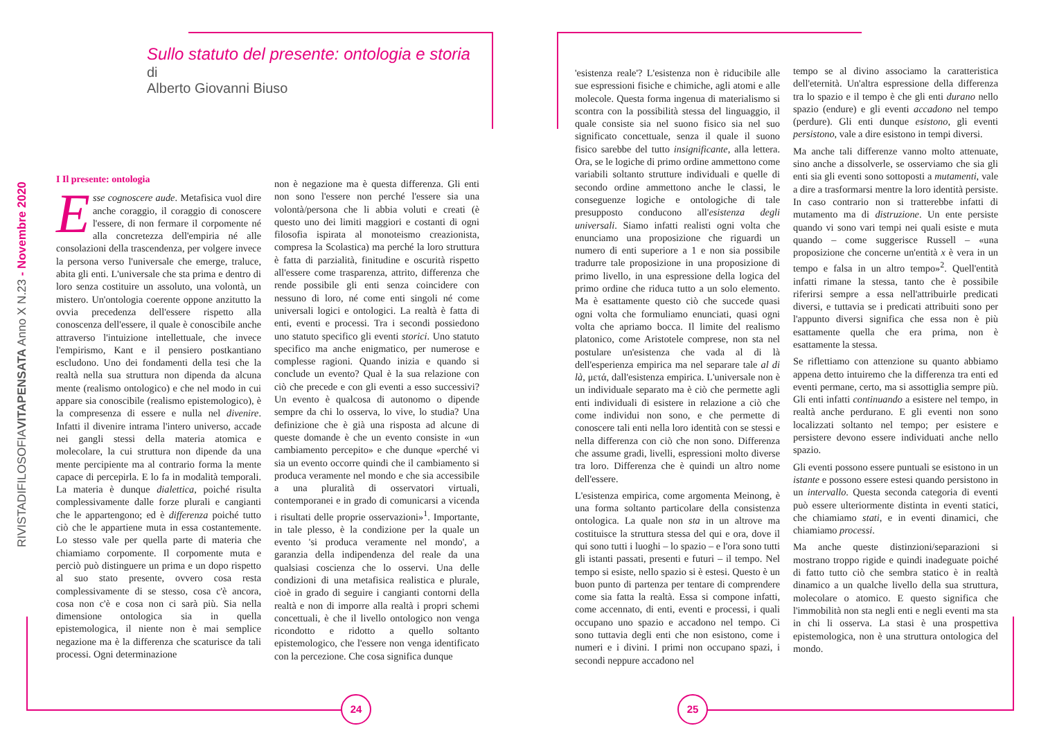RIVISTADIFILOSOFIAVITAPENSATA Anno X N.23 - Novembre 2020
Sullo statuto del presente: ontologia e storia
di
Alberto Giovanni Biuso
I Il presente: ontologia
Esse cognoscere aude. Metafisica vuol dire anche coraggio, il coraggio di conoscere l'essere, di non fermare il corpomente né alla concretezza dell'empiria né alle consolazioni della trascendenza, per volgere invece la persona verso l'universale che emerge, traluce, abita gli enti. L'universale che sta prima e dentro di loro senza costituire un assoluto, una volontà, un mistero. Un'ontologia coerente oppone anzitutto la ovvia precedenza dell'essere rispetto alla conoscenza dell'essere, il quale è conoscibile anche attraverso l'intuizione intellettuale, che invece l'empirismo, Kant e il pensiero postkantiano escludono. Uno dei fondamenti della tesi che la realtà nella sua struttura non dipenda da alcuna mente (realismo ontologico) e che nel modo in cui appare sia conoscibile (realismo epistemologico), è la compresenza di essere e nulla nel divenire. Infatti il divenire intrama l'intero universo, accade nei gangli stessi della materia atomica e molecolare, la cui struttura non dipende da una mente percipiente ma al contrario forma la mente capace di percepirla. E lo fa in modalità temporali. La materia è dunque dialettica, poiché risulta complessivamente dalle forze plurali e cangianti che le appartengono; ed è differenza poiché tutto ciò che le appartiene muta in essa costantemente. Lo stesso vale per quella parte di materia che chiamiamo corpomente. Il corpomente muta e perciò può distinguere un prima e un dopo rispetto al suo stato presente, ovvero cosa resta complessivamente di se stesso, cosa c'è ancora, cosa non c'è e cosa non ci sarà più. Sia nella dimensione ontologica sia in quella epistemologica, il niente non è mai semplice negazione ma è la differenza che scaturisce da tali processi. Ogni determinazione
non è negazione ma è questa differenza. Gli enti non sono l'essere non perché l'essere sia una volontà/persona che li abbia voluti e creati (è questo uno dei limiti maggiori e costanti di ogni filosofia ispirata al monoteismo creazionista, compresa la Scolastica) ma perché la loro struttura è fatta di parzialità, finitudine e oscurità rispetto all'essere come trasparenza, attrito, differenza che rende possibile gli enti senza coincidere con nessuno di loro, né come enti singoli né come universali logici e ontologici. La realtà è fatta di enti, eventi e processi. Tra i secondi possiedono uno statuto specifico gli eventi storici. Uno statuto specifico ma anche enigmatico, per numerose e complesse ragioni. Quando inizia e quando si conclude un evento? Qual è la sua relazione con ciò che precede e con gli eventi a esso successivi? Un evento è qualcosa di autonomo o dipende sempre da chi lo osserva, lo vive, lo studia? Una definizione che è già una risposta ad alcune di queste domande è che un evento consiste in «un cambiamento percepito» e che dunque «perché vi sia un evento occorre quindi che il cambiamento si produca veramente nel mondo e che sia accessibile a una pluralità di osservatori virtuali, contemporanei e in grado di comunicarsi a vicenda i risultati delle proprie osservazioni»<sup>1</sup>. Importante, in tale plesso, è la condizione per la quale un evento 'si produca veramente nel mondo', a garanzia della indipendenza del reale da una qualsiasi coscienza che lo osservi. Una delle condizioni di una metafisica realistica e plurale, cioè in grado di seguire i cangianti contorni della realtà e non di imporre alla realtà i propri schemi concettuali, è che il livello ontologico non venga ricondotto e ridotto a quello soltanto epistemologico, che l'essere non venga identificato con la percezione. Che cosa significa dunque
'esistenza reale'? L'esistenza non è riducibile alle sue espressioni fisiche e chimiche, agli atomi e alle molecole. Questa forma ingenua di materialismo si scontra con la possibilità stessa del linguaggio, il quale consiste sia nel suono fisico sia nel suo significato concettuale, senza il quale il suono fisico sarebbe del tutto insignificante, alla lettera. Ora, se le logiche di primo ordine ammettono come variabili soltanto strutture individuali e quelle di secondo ordine ammettono anche le classi, le conseguenze logiche e ontologiche di tale presupposto conducono all'esistenza degli universali. Siamo infatti realisti ogni volta che enunciamo una proposizione che riguardi un numero di enti superiore a 1 e non sia possibile tradurre tale proposizione in una proposizione di primo livello, in una espressione della logica del primo ordine che riduca tutto a un solo elemento. Ma è esattamente questo ciò che succede quasi ogni volta che formuliamo enunciati, quasi ogni volta che apriamo bocca. Il limite del realismo platonico, come Aristotele comprese, non sta nel postulare un'esistenza che vada al di là dell'esperienza empirica ma nel separare tale al di là, μετά, dall'esistenza empirica. L'universale non è un individuale separato ma è ciò che permette agli enti individuali di esistere in relazione a ciò che come individui non sono, e che permette di conoscere tali enti nella loro identità con se stessi e nella differenza con ciò che non sono. Differenza che assume gradi, livelli, espressioni molto diverse tra loro. Differenza che è quindi un altro nome dell'essere.
L'esistenza empirica, come argomenta Meinong, è una forma soltanto particolare della consistenza ontologica. La quale non sta in un altrove ma costituisce la struttura stessa del qui e ora, dove il qui sono tutti i luoghi – lo spazio – e l'ora sono tutti gli istanti passati, presenti e futuri – il tempo. Nel tempo si esiste, nello spazio si è estesi. Questo è un buon punto di partenza per tentare di comprendere come sia fatta la realtà. Essa si compone infatti, come accennato, di enti, eventi e processi, i quali occupano uno spazio e accadono nel tempo. Ci sono tuttavia degli enti che non esistono, come i numeri e i divini. I primi non occupano spazi, i secondi neppure accadono nel
tempo se al divino associamo la caratteristica dell'eternità. Un'altra espressione della differenza tra lo spazio e il tempo è che gli enti durano nello spazio (endure) e gli eventi accadono nel tempo (perdure). Gli enti dunque esistono, gli eventi persistono, vale a dire esistono in tempi diversi.
Ma anche tali differenze vanno molto attenuate, sino anche a dissolverle, se osserviamo che sia gli enti sia gli eventi sono sottoposti a mutamenti, vale a dire a trasformarsi mentre la loro identità persiste. In caso contrario non si tratterebbe infatti di mutamento ma di distruzione. Un ente persiste quando vi sono vari tempi nei quali esiste e muta quando – come suggerisce Russell – «una proposizione che concerne un'entità x è vera in un tempo e falsa in un altro tempo»<sup>2</sup>. Quell'entità infatti rimane la stessa, tanto che è possibile riferirsi sempre a essa nell'attribuirle predicati diversi, e tuttavia se i predicati attribuiti sono per l'appunto diversi significa che essa non è più esattamente quella che era prima, non è esattamente la stessa.
Se riflettiamo con attenzione su quanto abbiamo appena detto intuiremo che la differenza tra enti ed eventi permane, certo, ma si assottiglia sempre più. Gli enti infatti continuando a esistere nel tempo, in realtà anche perdurano. E gli eventi non sono localizzati soltanto nel tempo; per esistere e persistere devono essere individuati anche nello spazio.
Gli eventi possono essere puntuali se esistono in un istante e possono essere estesi quando persistono in un intervallo. Questa seconda categoria di eventi può essere ulteriormente distinta in eventi statici, che chiamiamo stati, e in eventi dinamici, che chiamiamo processi.
Ma anche queste distinzioni/separazioni si mostrano troppo rigide e quindi inadeguate poiché di fatto tutto ciò che sembra statico è in realtà dinamico a un qualche livello della sua struttura, molecolare o atomico. E questo significa che l'immobilità non sta negli enti e negli eventi ma sta in chi li osserva. La stasi è una prospettiva epistemologica, non è una struttura ontologica del mondo.
24 25